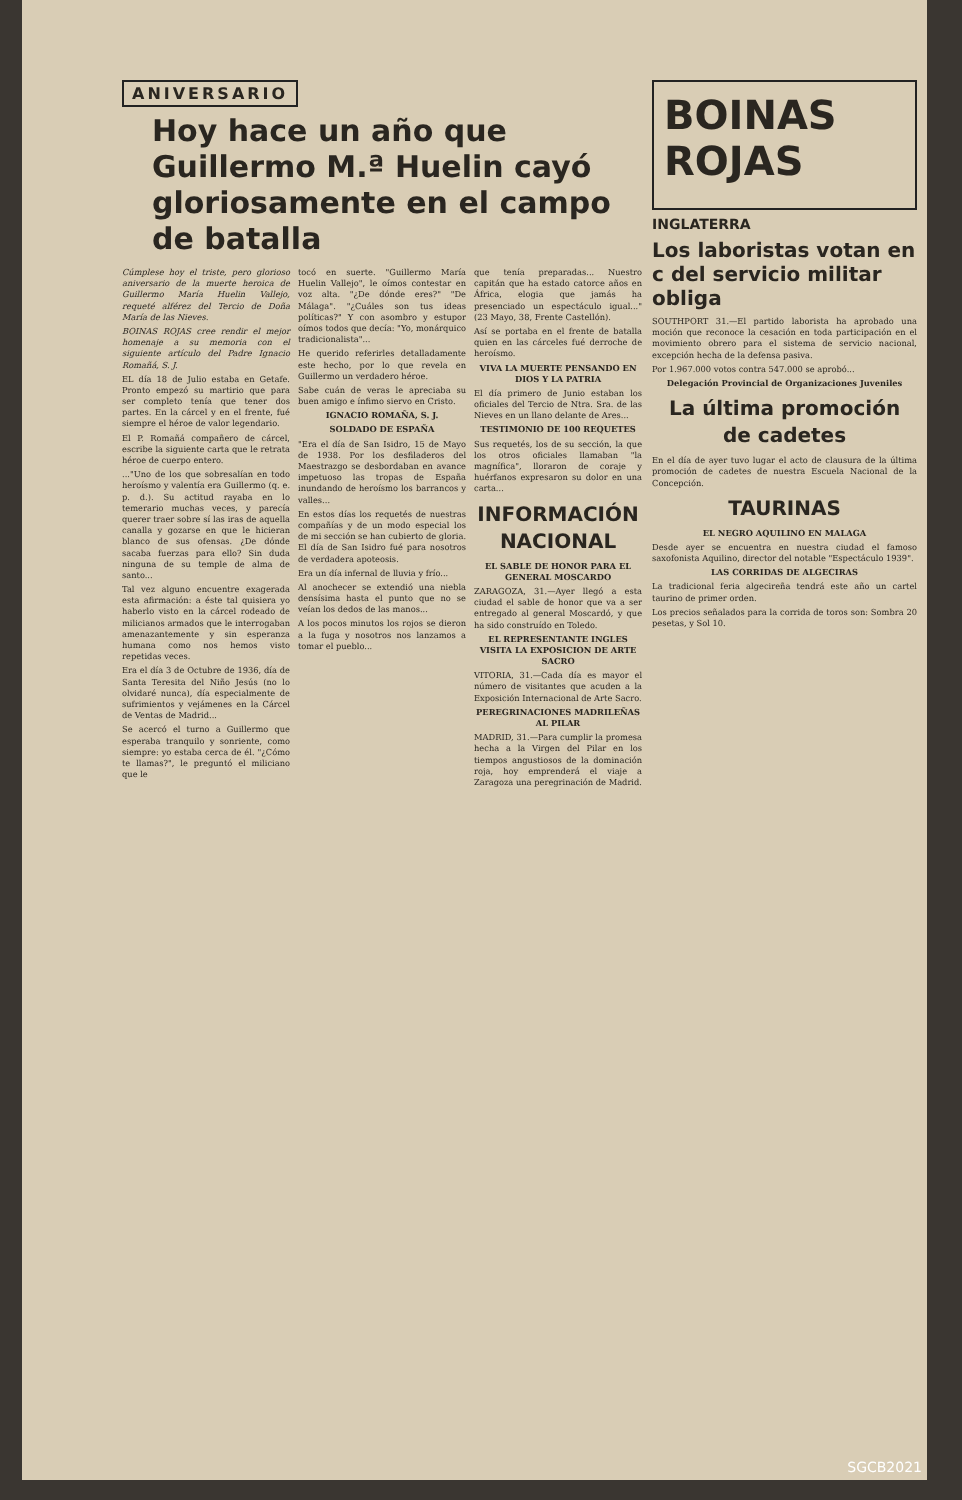ANIVERSARIO
Hoy hace un año que Guillermo M.ª Huelin cayó gloriosamente en el campo de batalla
Cúmplese hoy el triste, pero glorioso aniversario de la muerte heroica de Guillermo María Huelin Vallejo, requeté alférez del Tercio de Doña María de las Nieves.
BOINAS ROJAS cree rendir el mejor homenaje a su memoria con el siguiente artículo del Padre Ignacio Romañá, S. J.
EL día 18 de Julio estaba en Getafe. Pronto empezó su martirio que para ser completo tenía que tener dos partes. En la cárcel y en el frente, fué siempre el héroe de valor legendario.
El P. Romañá compañero de cárcel, escribe la siguiente carta que le retrata héroe de cuerpo entero.
..."Uno de los que sobresalían en todo heroísmo y valentía era Guillermo (q. e. p. d.). Su actitud rayaba en lo temerario muchas veces, y parecía querer traer sobre sí las iras de aquella canalla y gozarse en que le hicieran blanco de sus ofensas. ¿De dónde sacaba fuerzas para ello? Sin duda ninguna de su temple de alma de santo...
Tal vez alguno encuentre exagerada esta afirmación: a éste tal quisiera yo haberlo visto en la cárcel rodeado de milicianos armados que le interrogaban amenazantemente y sin esperanza humana como nos hemos visto repetidas veces.
Era el día 3 de Octubre de 1936, día de Santa Teresita del Niño Jesús (no lo olvidaré nunca), día especialmente de sufrimientos y vejámenes en la Cárcel de Ventas de Madrid...
Se acercó el turno a Guillermo que esperaba tranquilo y sonriente, como siempre: yo estaba cerca de él. "¿Cómo te llamas?", le preguntó el miliciano que le
tocó en suerte. "Guillermo María Huelin Vallejo", le oímos contestar en voz alta. "¿De dónde eres?" "De Málaga". "¿Cuáles son tus ideas políticas?" Y con asombro y estupor oímos todos que decía: "Yo, monárquico tradicionalista"...
He querido referirles detalladamente este hecho, por lo que revela en Guillermo un verdadero héroe.
Sabe cuán de veras le apreciaba su buen amigo e ínfimo siervo en Cristo.
IGNACIO ROMAÑA, S. J.
SOLDADO DE ESPAÑA
"Era el día de San Isidro, 15 de Mayo de 1938. Por los desfiladeros del Maestrazgo se desbordaban en avance impetuoso las tropas de España inundando de heroísmo los barrancos y valles...
En estos días los requetés de nuestras compañías y de un modo especial los de mi sección se han cubierto de gloria. El día de San Isidro fué para nosotros de verdadera apoteosis.
Era un día infernal de lluvia y frío...
Al anochecer se extendió una niebla densísima hasta el punto que no se veían los dedos de las manos...
A los pocos minutos los rojos se dieron a la fuga y nosotros nos lanzamos a tomar el pueblo...
que tenía preparadas... Nuestro capitán que ha estado catorce años en África, elogia que jamás ha presenciado un espectáculo igual..." (23 Mayo, 38, Frente Castellón).
Así se portaba en el frente de batalla quien en las cárceles fué derroche de heroísmo.
VIVA LA MUERTE PENSANDO EN DIOS Y LA PATRIA
El día primero de Junio estaban los oficiales del Tercio de Ntra. Sra. de las Nieves en un llano delante de Ares...
TESTIMONIO DE 100 REQUETES
Sus requetés, los de su sección, la que los otros oficiales llamaban "la magnífica", lloraron de coraje y huérfanos expresaron su dolor en una carta...
INFORMACIÓN NACIONAL
EL SABLE DE HONOR PARA EL GENERAL MOSCARDO
ZARAGOZA, 31.—Ayer llegó a esta ciudad el sable de honor que va a ser entregado al general Moscardó, y que ha sido construído en Toledo.
EL REPRESENTANTE INGLES VISITA LA EXPOSICION DE ARTE SACRO
VITORIA, 31.—Cada día es mayor el número de visitantes que acuden a la Exposición Internacional de Arte Sacro.
PEREGRINACIONES MADRILEÑAS AL PILAR
MADRID, 31.—Para cumplir la promesa hecha a la Virgen del Pilar en los tiempos angustiosos de la dominación roja, hoy emprenderá el viaje a Zaragoza una peregrinación de Madrid.
BOINAS
ROJAS
INGLATERRA
Los laboristas votan en c del servicio militar obliga
SOUTHPORT 31.—El partido laborista ha aprobado una moción que reconoce la cesación en toda participación en el movimiento obrero para el sistema de servicio nacional, excepción hecha de la defensa pasiva.
Por 1.967.000 votos contra 547.000 se aprobó...
Delegación Provincial de Organizaciones Juveniles
La última promoción de cadetes
En el día de ayer tuvo lugar el acto de clausura de la última promoción de cadetes de nuestra Escuela Nacional de la Concepción.
TAURINAS
EL NEGRO AQUILINO EN MALAGA
Desde ayer se encuentra en nuestra ciudad el famoso saxofonista Aquilino, director del notable "Espectáculo 1939".
LAS CORRIDAS DE ALGECIRAS
La tradicional feria algecireña tendrá este año un cartel taurino de primer orden.
Los precios señalados para la corrida de toros son: Sombra 20 pesetas, y Sol 10.
SGCB2021